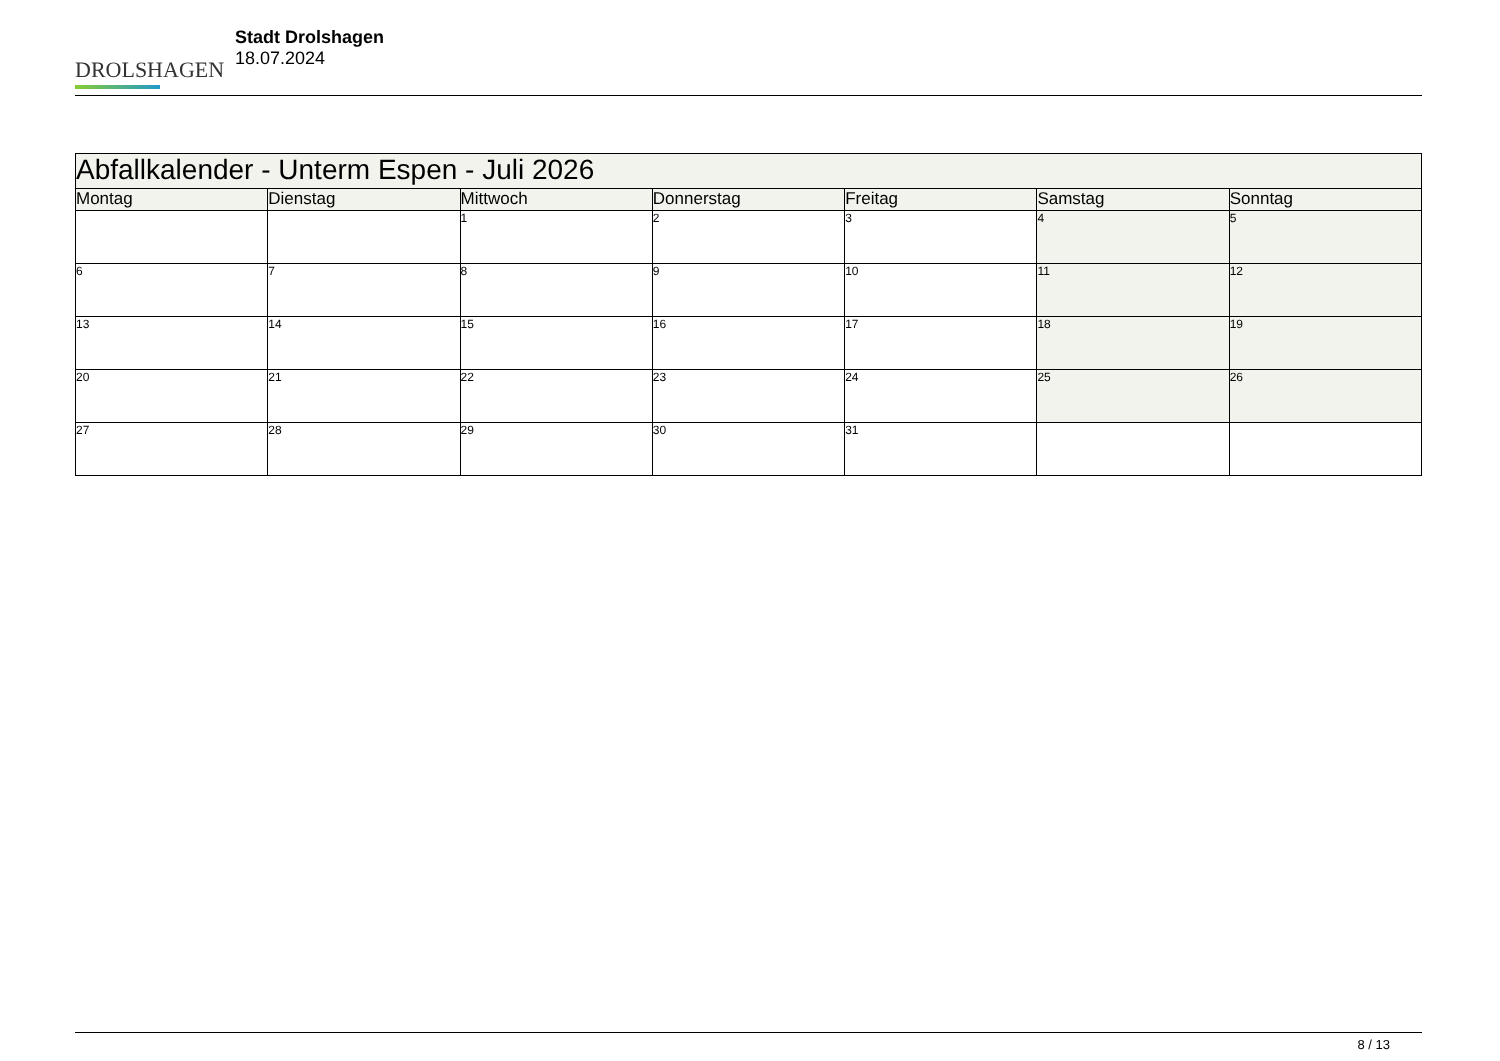DROLSHAGEN
Stadt Drolshagen
18.07.2024
| Abfallkalender - Unterm Espen - Juli 2026 | | | | | | |
| Montag | Dienstag | Mittwoch | Donnerstag | Freitag | Samstag | Sonntag |
| | | 1 | 2 | 3 | 4 | 5 |
| 6 | 7 | 8 | 9 | 10 | 11 | 12 |
| 13 | 14 | 15 | 16 | 17 | 18 | 19 |
| 20 | 21 | 22 | 23 | 24 | 25 | 26 |
| 27 | 28 | 29 | 30 | 31 | | |
8 / 13